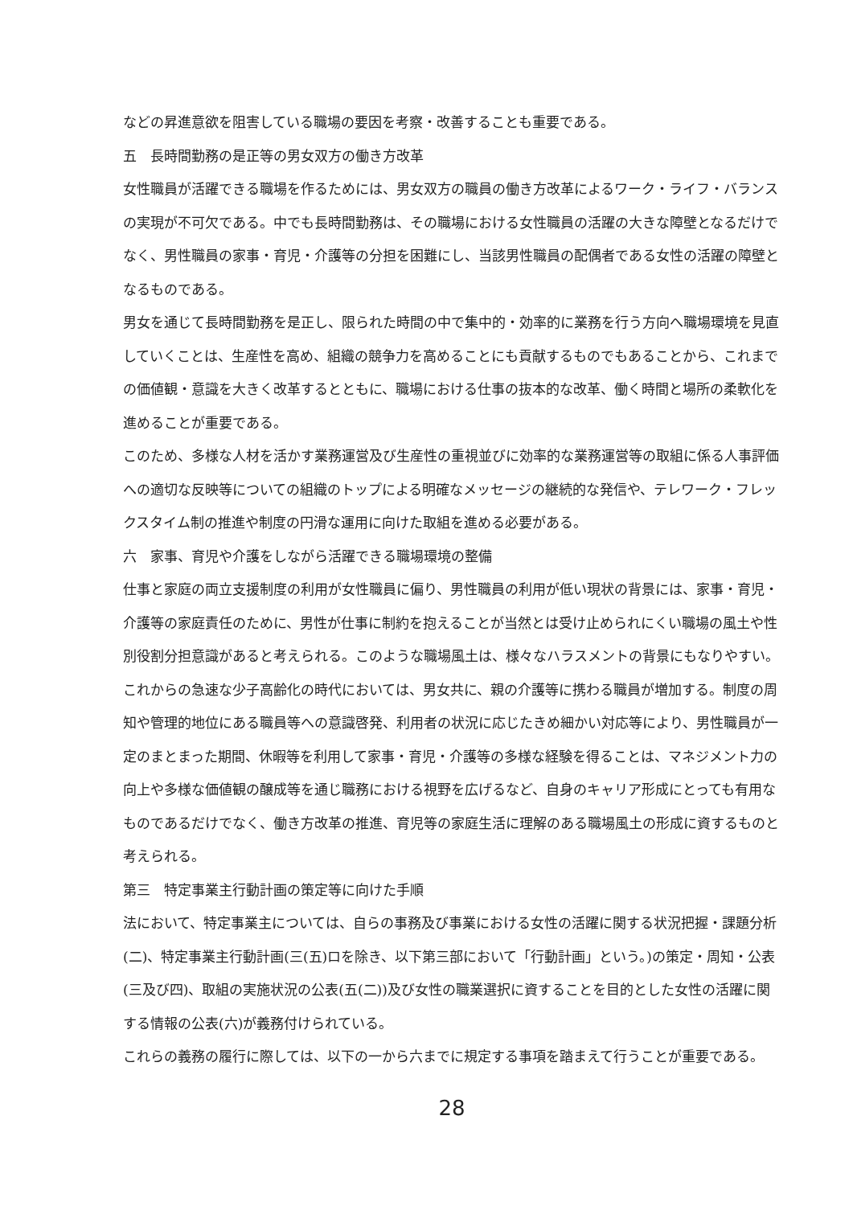などの昇進意欲を阻害している職場の要因を考察・改善することも重要である。
五　長時間勤務の是正等の男女双方の働き方改革
女性職員が活躍できる職場を作るためには、男女双方の職員の働き方改革によるワーク・ライフ・バランスの実現が不可欠である。中でも長時間勤務は、その職場における女性職員の活躍の大きな障壁となるだけでなく、男性職員の家事・育児・介護等の分担を困難にし、当該男性職員の配偶者である女性の活躍の障壁となるものである。
男女を通じて長時間勤務を是正し、限られた時間の中で集中的・効率的に業務を行う方向へ職場環境を見直していくことは、生産性を高め、組織の競争力を高めることにも貢献するものでもあることから、これまでの価値観・意識を大きく改革するとともに、職場における仕事の抜本的な改革、働く時間と場所の柔軟化を進めることが重要である。
このため、多様な人材を活かす業務運営及び生産性の重視並びに効率的な業務運営等の取組に係る人事評価への適切な反映等についての組織のトップによる明確なメッセージの継続的な発信や、テレワーク・フレックスタイム制の推進や制度の円滑な運用に向けた取組を進める必要がある。
六　家事、育児や介護をしながら活躍できる職場環境の整備
仕事と家庭の両立支援制度の利用が女性職員に偏り、男性職員の利用が低い現状の背景には、家事・育児・介護等の家庭責任のために、男性が仕事に制約を抱えることが当然とは受け止められにくい職場の風土や性別役割分担意識があると考えられる。このような職場風土は、様々なハラスメントの背景にもなりやすい。
これからの急速な少子高齢化の時代においては、男女共に、親の介護等に携わる職員が増加する。制度の周知や管理的地位にある職員等への意識啓発、利用者の状況に応じたきめ細かい対応等により、男性職員が一定のまとまった期間、休暇等を利用して家事・育児・介護等の多様な経験を得ることは、マネジメント力の向上や多様な価値観の醸成等を通じ職務における視野を広げるなど、自身のキャリア形成にとっても有用なものであるだけでなく、働き方改革の推進、育児等の家庭生活に理解のある職場風土の形成に資するものと考えられる。
第三　特定事業主行動計画の策定等に向けた手順
法において、特定事業主については、自らの事務及び事業における女性の活躍に関する状況把握・課題分析(二)、特定事業主行動計画(三(五)ロを除き、以下第三部において「行動計画」という。)の策定・周知・公表(三及び四)、取組の実施状況の公表(五(二))及び女性の職業選択に資することを目的とした女性の活躍に関する情報の公表(六)が義務付けられている。
これらの義務の履行に際しては、以下の一から六までに規定する事項を踏まえて行うことが重要である。
28